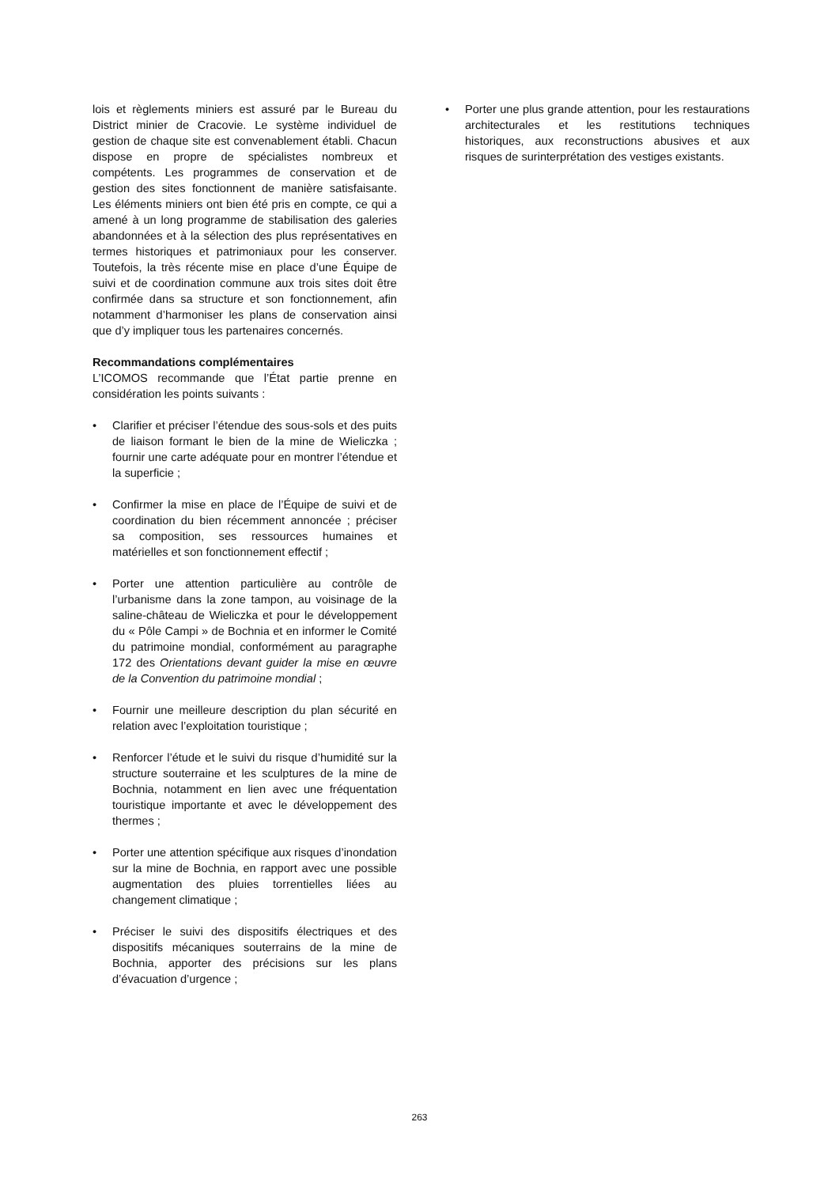lois et règlements miniers est assuré par le Bureau du District minier de Cracovie. Le système individuel de gestion de chaque site est convenablement établi. Chacun dispose en propre de spécialistes nombreux et compétents. Les programmes de conservation et de gestion des sites fonctionnent de manière satisfaisante. Les éléments miniers ont bien été pris en compte, ce qui a amené à un long programme de stabilisation des galeries abandonnées et à la sélection des plus représentatives en termes historiques et patrimoniaux pour les conserver. Toutefois, la très récente mise en place d’une Équipe de suivi et de coordination commune aux trois sites doit être confirmée dans sa structure et son fonctionnement, afin notamment d’harmoniser les plans de conservation ainsi que d’y impliquer tous les partenaires concernés.
Recommandations complémentaires
L’ICOMOS recommande que l’État partie prenne en considération les points suivants :
• Clarifier et préciser l’étendue des sous-sols et des puits de liaison formant le bien de la mine de Wieliczka ; fournir une carte adéquate pour en montrer l’étendue et la superficie ;
• Confirmer la mise en place de l’Équipe de suivi et de coordination du bien récemment annoncée ; préciser sa composition, ses ressources humaines et matérielles et son fonctionnement effectif ;
• Porter une attention particulière au contrôle de l’urbanisme dans la zone tampon, au voisinage de la saline-château de Wieliczka et pour le développement du « Pôle Campi » de Bochnia et en informer le Comité du patrimoine mondial, conformément au paragraphe 172 des Orientations devant guider la mise en œuvre de la Convention du patrimoine mondial ;
• Fournir une meilleure description du plan sécurité en relation avec l’exploitation touristique ;
• Renforcer l’étude et le suivi du risque d’humidité sur la structure souterraine et les sculptures de la mine de Bochnia, notamment en lien avec une fréquentation touristique importante et avec le développement des thermes ;
• Porter une attention spécifique aux risques d’inondation sur la mine de Bochnia, en rapport avec une possible augmentation des pluies torrentielles liées au changement climatique ;
• Préciser le suivi des dispositifs électriques et des dispositifs mécaniques souterrains de la mine de Bochnia, apporter des précisions sur les plans d’évacuation d’urgence ;
• Porter une plus grande attention, pour les restaurations architecturales et les restitutions techniques historiques, aux reconstructions abusives et aux risques de surinterprétation des vestiges existants.
263